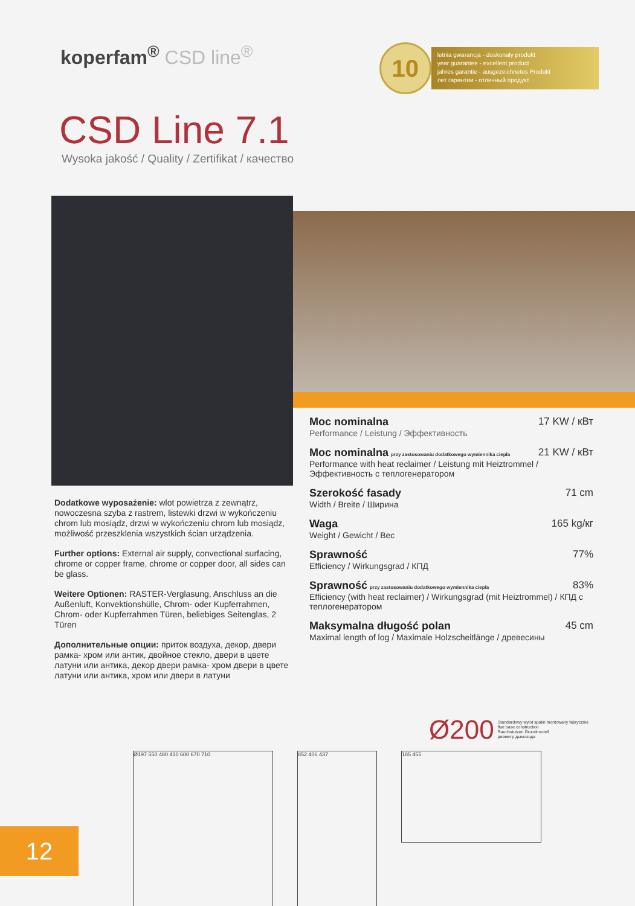koperfam<sup>®</sup> CSD line<sup>®</sup>
10
letnia gwarancja - doskonały produkt
year guarantee - excellent product
jahres garantie - ausgezeichnetes Produkt
лет гарантии - отличный продукт
CSD Line 7.1
Wysoka jakość / Quality / Zertifikat / качество
Dodatkowe wyposażenie: wlot powietrza z zewnątrz, nowoczesna szyba z rastrem, listewki drzwi w wykończeniu chrom lub mosiądz, drzwi w wykończeniu chrom lub mosiądz, możliwość przeszklenia wszystkich ścian urządzenia.
Further options: External air supply, convectional surfacing, chrome or copper frame, chrome or copper door, all sides can be glass.
Weitere Optionen: RASTER-Verglasung, Anschluss an die Außenluft, Konvektionshülle, Chrom- oder Kupferrahmen, Chrom- oder Kupferrahmen Türen, beliebiges Seitenglas, 2 Türen
Дополнительные опции: приток воздуха, декор, двери рамка- хром или антик, двойное стекло, двери в цвете латуни или антика, декор двери рамка- хром двери в цвете латуни или антика, хром или двери в латуни
Moc nominalna 17 KW / кВт
Performance / Leistung / Эффективность
Moc nominalna przy zastosowaniu dodatkowego wymiennika ciepła 21 KW / кВт
Performance with heat reclaimer / Leistung mit Heiztrommel / Эффективность с теплогенератором
Szerokość fasady 71 cm
Width / Breite / Ширина
Waga 165 kg/кг
Weight / Gewicht / Вес
Sprawność 77%
Efficiency / Wirkungsgrad / КПД
Sprawność przy zastosowaniu dodatkowego wymiennika ciepła 83%
Efficiency (with heat reclaimer) / Wirkungsgrad (mit Heiztrommel) / КПД с теплогенератором
Maksymalna długość polan 45 cm
Maximal length of log / Maximale Holzscheitlänge / древесины
Ø200 Standardowy wylot spalin montowany fabrycznie
flue base construction
Rauchstutzen Grundmodell
диаметр дымохода
Ø197 550 480 410 600 670 710 852 406 437
185 455
12